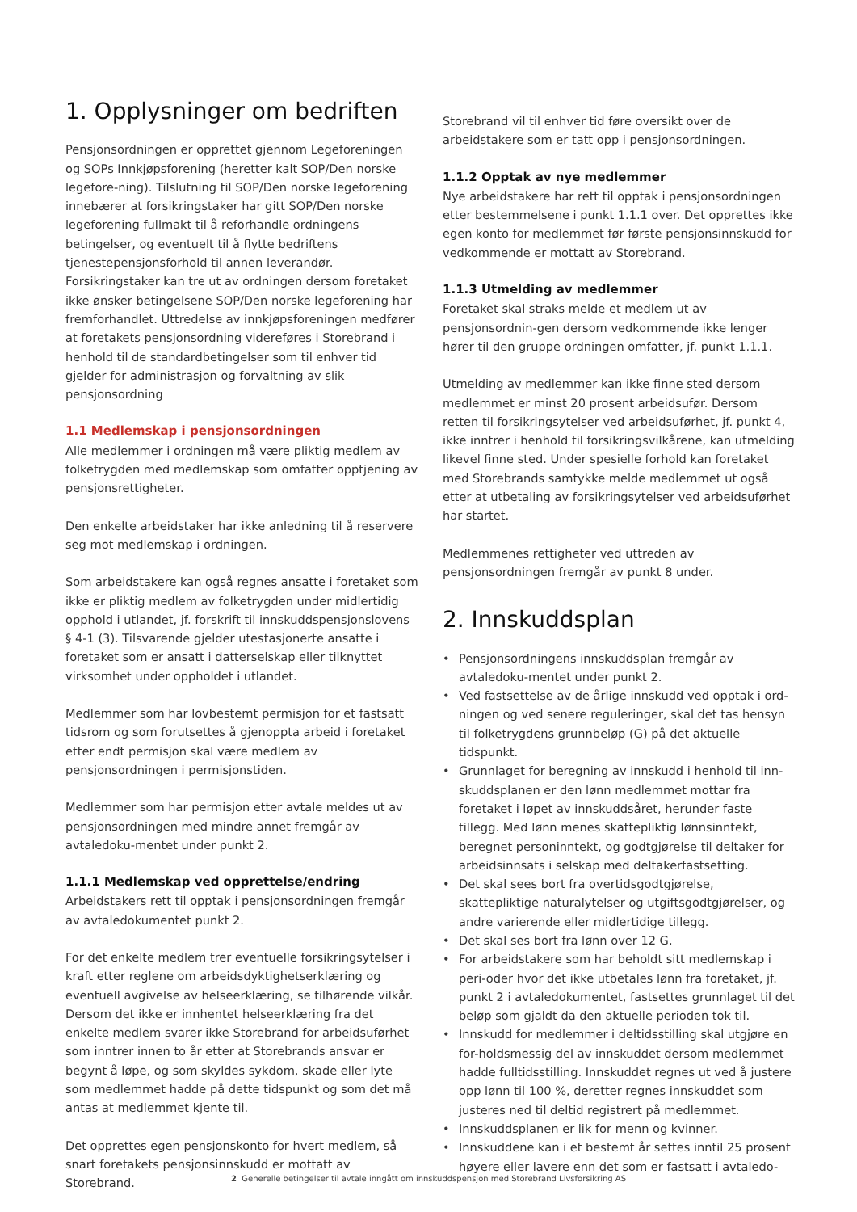1. Opplysninger om bedriften
Pensjonsordningen er opprettet gjennom Legeforeningen og SOPs Innkjøpsforening (heretter kalt SOP/Den norske legefore-ning). Tilslutning til SOP/Den norske legeforening innebærer at forsikringstaker har gitt SOP/Den norske legeforening fullmakt til å reforhandle ordningens betingelser, og eventuelt til å flytte bedriftens tjenestepensjonsforhold til annen leverandør. Forsikringstaker kan tre ut av ordningen dersom foretaket ikke ønsker betingelsene SOP/Den norske legeforening har fremforhandlet. Uttredelse av innkjøpsforeningen medfører at foretakets pensjonsordning videreføres i Storebrand i henhold til de standardbetingelser som til enhver tid gjelder for administrasjon og forvaltning av slik pensjonsordning
1.1 Medlemskap i pensjonsordningen
Alle medlemmer i ordningen må være pliktig medlem av folketrygden med medlemskap som omfatter opptjening av pensjonsrettigheter.
Den enkelte arbeidstaker har ikke anledning til å reservere seg mot medlemskap i ordningen.
Som arbeidstakere kan også regnes ansatte i foretaket som ikke er pliktig medlem av folketrygden under midlertidig opphold i utlandet, jf. forskrift til innskuddspensjonslovens § 4-1 (3). Tilsvarende gjelder utestasjonerte ansatte i foretaket som er ansatt i datterselskap eller tilknyttet virksomhet under oppholdet i utlandet.
Medlemmer som har lovbestemt permisjon for et fastsatt tidsrom og som forutsettes å gjenoppta arbeid i foretaket etter endt permisjon skal være medlem av pensjonsordningen i permisjonstiden.
Medlemmer som har permisjon etter avtale meldes ut av pensjonsordningen med mindre annet fremgår av avtaledoku-mentet under punkt 2.
1.1.1 Medlemskap ved opprettelse/endring
Arbeidstakers rett til opptak i pensjonsordningen fremgår av avtaledokumentet punkt 2.
For det enkelte medlem trer eventuelle forsikringsytelser i kraft etter reglene om arbeidsdyktighetserklæring og eventuell avgivelse av helseerklæring, se tilhørende vilkår. Dersom det ikke er innhentet helseerklæring fra det enkelte medlem svarer ikke Storebrand for arbeidsuførhet som inntrer innen to år etter at Storebrands ansvar er begynt å løpe, og som skyldes sykdom, skade eller lyte som medlemmet hadde på dette tidspunkt og som det må antas at medlemmet kjente til.
Det opprettes egen pensjonskonto for hvert medlem, så snart foretakets pensjonsinnskudd er mottatt av Storebrand.
Storebrand vil til enhver tid føre oversikt over de arbeidstakere som er tatt opp i pensjonsordningen.
1.1.2 Opptak av nye medlemmer
Nye arbeidstakere har rett til opptak i pensjonsordningen etter bestemmelsene i punkt 1.1.1 over. Det opprettes ikke egen konto for medlemmet før første pensjonsinnskudd for vedkommende er mottatt av Storebrand.
1.1.3 Utmelding av medlemmer
Foretaket skal straks melde et medlem ut av pensjonsordnin-gen dersom vedkommende ikke lenger hører til den gruppe ordningen omfatter, jf. punkt 1.1.1.
Utmelding av medlemmer kan ikke finne sted dersom medlemmet er minst 20 prosent arbeidsufør. Dersom retten til forsikringsytelser ved arbeidsuførhet, jf. punkt 4, ikke inntrer i henhold til forsikringsvilkårene, kan utmelding likevel finne sted. Under spesielle forhold kan foretaket med Storebrands samtykke melde medlemmet ut også etter at utbetaling av forsikringsytelser ved arbeidsuførhet har startet.
Medlemmenes rettigheter ved uttreden av pensjonsordningen fremgår av punkt 8 under.
2. Innskuddsplan
• Pensjonsordningens innskuddsplan fremgår av avtaledoku-mentet under punkt 2.
• Ved fastsettelse av de årlige innskudd ved opptak i ord-ningen og ved senere reguleringer, skal det tas hensyn til folketrygdens grunnbeløp (G) på det aktuelle tidspunkt.
• Grunnlaget for beregning av innskudd i henhold til inn-skuddsplanen er den lønn medlemmet mottar fra foretaket i løpet av innskuddsåret, herunder faste tillegg. Med lønn menes skattepliktig lønnsinntekt, beregnet personinntekt, og godtgjørelse til deltaker for arbeidsinnsats i selskap med deltakerfastsetting.
• Det skal sees bort fra overtidsgodtgjørelse, skattepliktige naturalytelser og utgiftsgodtgjørelser, og andre varierende eller midlertidige tillegg.
• Det skal ses bort fra lønn over 12 G.
• For arbeidstakere som har beholdt sitt medlemskap i peri-oder hvor det ikke utbetales lønn fra foretaket, jf. punkt 2 i avtaledokumentet, fastsettes grunnlaget til det beløp som gjaldt da den aktuelle perioden tok til.
• Innskudd for medlemmer i deltidsstilling skal utgjøre en for-holdsmessig del av innskuddet dersom medlemmet hadde fulltidsstilling. Innskuddet regnes ut ved å justere opp lønn til 100 %, deretter regnes innskuddet som justeres ned til deltid registrert på medlemmet.
• Innskuddsplanen er lik for menn og kvinner.
• Innskuddene kan i et bestemt år settes inntil 25 prosent høyere eller lavere enn det som er fastsatt i avtaledo-
2 Generelle betingelser til avtale inngått om innskuddspensjon med Storebrand Livsforsikring AS